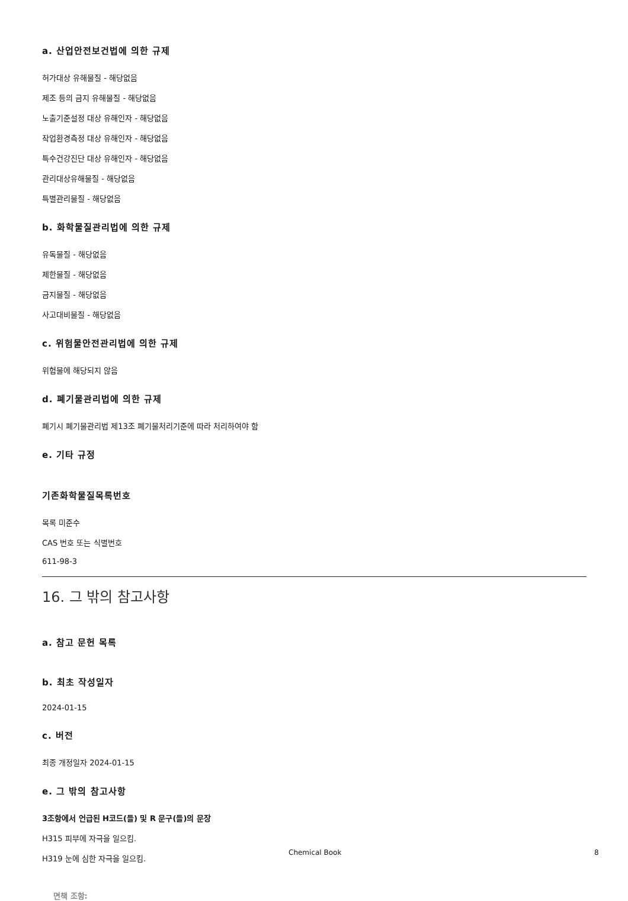a. 산업안전보건법에 의한 규제
허가대상 유해물질 - 해당없음
제조 등의 금지 유해물질 - 해당없음
노출기준설정 대상 유해인자 - 해당없음
작업환경측정 대상 유해인자 - 해당없음
특수건강진단 대상 유해인자 - 해당없음
관리대상유해물질 - 해당없음
특별관리물질 - 해당없음
b. 화학물질관리법에 의한 규제
유독물질 - 해당없음
제한물질 - 해당없음
금지물질 - 해당없음
사고대비물질 - 해당없음
c. 위험물안전관리법에 의한 규제
위험물에 해당되지 않음
d. 폐기물관리법에 의한 규제
폐기시 폐기물관리법 제13조 폐기물처리기준에 따라 처리하여야 함
e. 기타 규정
기존화학물질목록번호
목록 미준수
CAS 번호 또는 식별번호
611-98-3
16. 그 밖의 참고사항
a. 참고 문헌 목록
b. 최초 작성일자
2024-01-15
c. 버전
최종 개정일자 2024-01-15
e. 그 밖의 참고사항
3조항에서 언급된 H코드(들) 및 R 문구(들)의 문장
H315 피부에 자극을 일으킴.
H319 눈에 심한 자극을 일으킴.
면책 조항:
Chemical Book 8